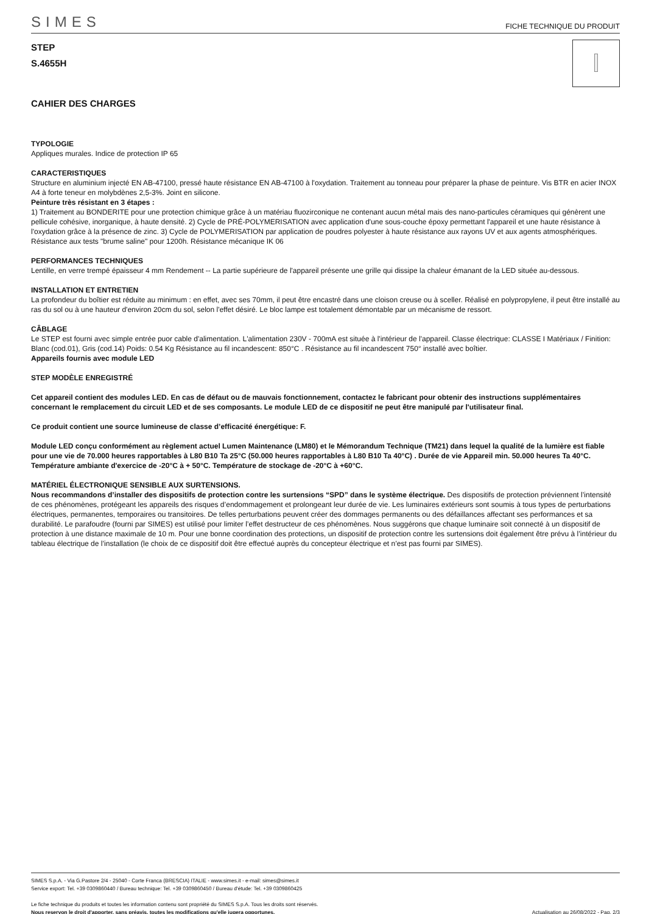SIMES FICHE TECHNIQUE DU PRODUIT
STEP
S.4655H
CAHIER DES CHARGES
TYPOLOGIE
Appliques murales. Indice de protection IP 65
CARACTERISTIQUES
Structure en aluminium injecté EN AB-47100, pressé haute résistance EN AB-47100 à l'oxydation. Traitement au tonneau pour préparer la phase de peinture. Vis BTR en acier INOX A4 à forte teneur en molybdènes 2,5-3%. Joint en silicone.
Peinture très résistant en 3 étapes :
1) Traitement au BONDERITE pour une protection chimique grâce à un matériau fluozirconique ne contenant aucun métal mais des nano-particules céramiques qui génèrent une pellicule cohésive, inorganique, à haute densité. 2) Cycle de PRÉ-POLYMERISATION avec application d'une sous-couche époxy permettant l'appareil et une haute résistance à l'oxydation grâce à la présence de zinc. 3) Cycle de POLYMERISATION par application de poudres polyester à haute résistance aux rayons UV et aux agents atmosphériques. Résistance aux tests "brume saline" pour 1200h. Résistance mécanique IK 06
PERFORMANCES TECHNIQUES
Lentille, en verre trempé épaisseur 4 mm Rendement -- La partie supérieure de l'appareil présente une grille qui dissipe la chaleur émanant de la LED située au-dessous.
INSTALLATION ET ENTRETIEN
La profondeur du boîtier est réduite au minimum : en effet, avec ses 70mm, il peut être encastré dans une cloison creuse ou à sceller. Réalisé en polypropylene, il peut être installé au ras du sol ou à une hauteur d'environ 20cm du sol, selon l'effet désiré. Le bloc lampe est totalement démontable par un mécanisme de ressort.
CÂBLAGE
Le STEP est fourni avec simple entrée puor cable d'alimentation. L'alimentation 230V - 700mA est située à l'intérieur de l'appareil. Classe électrique: CLASSE I Matériaux / Finition: Blanc (cod.01), Gris (cod.14) Poids: 0.54 Kg Résistance au fil incandescent: 850°C . Résistance au fil incandescent 750° installé avec boîtier.
Appareils fournis avec module LED
STEP MODÈLE ENREGISTRÉ
Cet appareil contient des modules LED. En cas de défaut ou de mauvais fonctionnement, contactez le fabricant pour obtenir des instructions supplémentaires concernant le remplacement du circuit LED et de ses composants. Le module LED de ce dispositif ne peut être manipulé par l'utilisateur final.
Ce produit contient une source lumineuse de classe d’efficacité énergétique: F.
Module LED conçu conformément au règlement actuel Lumen Maintenance (LM80) et le Mémorandum Technique (TM21) dans lequel la qualité de la lumière est fiable pour une vie de 70.000 heures rapportables à L80 B10 Ta 25°C (50.000 heures rapportables à L80 B10 Ta 40°C) . Durée de vie Appareil min. 50.000 heures Ta 40°C. Température ambiante d'exercice de -20°C à + 50°C. Température de stockage de -20°C à +60°C.
MATÉRIEL ÉLECTRONIQUE SENSIBLE AUX SURTENSIONS.
Nous recommandons d’installer des dispositifs de protection contre les surtensions “SPD” dans le système électrique. Des dispositifs de protection préviennent l’intensité de ces phénomènes, protégeant les appareils des risques d’endommagement et prolongeant leur durée de vie. Les luminaires extérieurs sont soumis à tous types de perturbations électriques, permanentes, temporaires ou transitoires. De telles perturbations peuvent créer des dommages permanents ou des défaillances affectant ses performances et sa durabilité. Le parafoudre (fourni par SIMES) est utilisé pour limiter l’effet destructeur de ces phénomènes. Nous suggérons que chaque luminaire soit connecté à un dispositif de protection à une distance maximale de 10 m. Pour une bonne coordination des protections, un dispositif de protection contre les surtensions doit également être prévu à l’intérieur du tableau électrique de l’installation (le choix de ce dispositif doit être effectué auprès du concepteur électrique et n’est pas fourni par SIMES).
SIMES S.p.A. - Via G.Pastore 2/4 - 25040 - Corte Franca (BRESCIA) ITALIE - www.simes.it - e-mail: simes@simes.it
Service export: Tel. +39 0309860440 / Bureau technique: Tel. +39 0309860450 / Bureau d'étude: Tel. +39 0309860425
Le fiche technique du produits et toutes les information contenu sont propriété du SIMES S.p.A. Tous les droits sont réservés.
Nous reservon le droit d'apporter, sans préavis, toutes les modifications qu'elle jugera opportunes. Actualisation au 26/08/2022 - Pag. 2/3